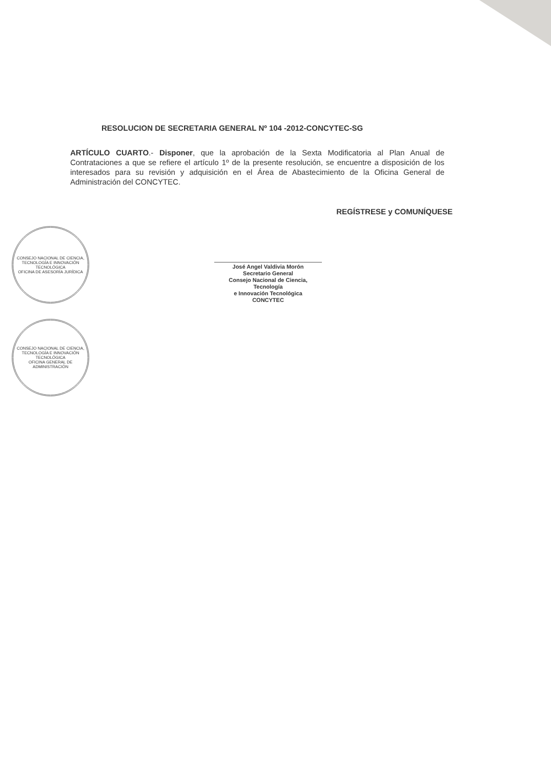RESOLUCION DE SECRETARIA GENERAL Nº 104 -2012-CONCYTEC-SG
ARTÍCULO CUARTO.- Disponer, que la aprobación de la Sexta Modificatoria al Plan Anual de Contrataciones a que se refiere el artículo 1º de la presente resolución, se encuentre a disposición de los interesados para su revisión y adquisición en el Área de Abastecimiento de la Oficina General de Administración del CONCYTEC.
REGÍSTRESE y COMUNÍQUESE
CONSEJO NACIONAL DE CIENCIA, TECNOLOGÍA E INNOVACIÓN TECNOLÓGICA
OFICINA DE ASESORÍA JURÍDICA
CONSEJO NACIONAL DE CIENCIA, TECNOLOGÍA E INNOVACIÓN TECNOLÓGICA
OFICINA GENERAL DE ADMINISTRACIÓN
José Angel Valdivia Morón
Secretario General
Consejo Nacional de Ciencia, Tecnología
e Innovación Tecnológica
CONCYTEC